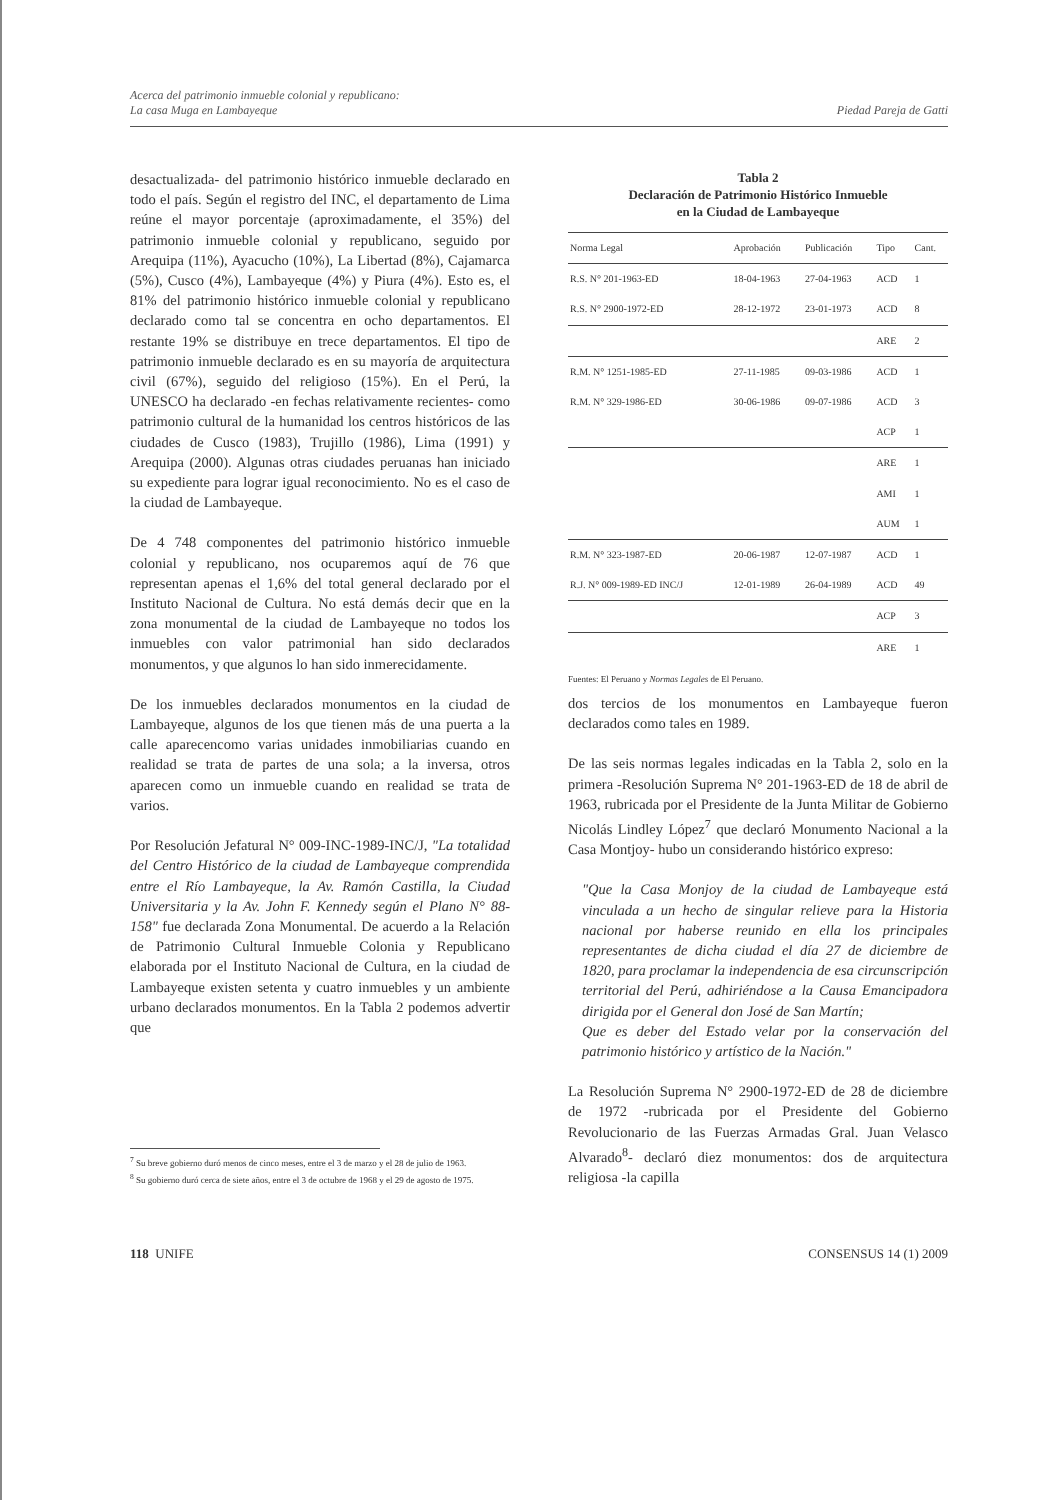Acerca del patrimonio inmueble colonial y republicano:
La casa Muga en Lambayeque
Piedad Pareja de Gatti
desactualizada- del patrimonio histórico inmueble declarado en todo el país. Según el registro del INC, el departamento de Lima reúne el mayor porcentaje (aproximadamente, el 35%) del patrimonio inmueble colonial y republicano, seguido por Arequipa (11%), Ayacucho (10%), La Libertad (8%), Cajamarca (5%), Cusco (4%), Lambayeque (4%) y Piura (4%). Esto es, el 81% del patrimonio histórico inmueble colonial y republicano declarado como tal se concentra en ocho departamentos. El restante 19% se distribuye en trece departamentos. El tipo de patrimonio inmueble declarado es en su mayoría de arquitectura civil (67%), seguido del religioso (15%). En el Perú, la UNESCO ha declarado -en fechas relativamente recientes- como patrimonio cultural de la humanidad los centros históricos de las ciudades de Cusco (1983), Trujillo (1986), Lima (1991) y Arequipa (2000). Algunas otras ciudades peruanas han iniciado su expediente para lograr igual reconocimiento. No es el caso de la ciudad de Lambayeque.
De 4 748 componentes del patrimonio histórico inmueble colonial y republicano, nos ocuparemos aquí de 76 que representan apenas el 1,6% del total general declarado por el Instituto Nacional de Cultura. No está demás decir que en la zona monumental de la ciudad de Lambayeque no todos los inmuebles con valor patrimonial han sido declarados monumentos, y que algunos lo han sido inmerecidamente.
De los inmuebles declarados monumentos en la ciudad de Lambayeque, algunos de los que tienen más de una puerta a la calle aparecencomo varias unidades inmobiliarias cuando en realidad se trata de partes de una sola; a la inversa, otros aparecen como un inmueble cuando en realidad se trata de varios.
Por Resolución Jefatural N° 009-INC-1989-INC/J, "La totalidad del Centro Histórico de la ciudad de Lambayeque comprendida entre el Río Lambayeque, la Av. Ramón Castilla, la Ciudad Universitaria y la Av. John F. Kennedy según el Plano N° 88-158" fue declarada Zona Monumental. De acuerdo a la Relación de Patrimonio Cultural Inmueble Colonia y Republicano elaborada por el Instituto Nacional de Cultura, en la ciudad de Lambayeque existen setenta y cuatro inmuebles y un ambiente urbano declarados monumentos. En la Tabla 2 podemos advertir que
Tabla 2
Declaración de Patrimonio Histórico Inmueble
en la Ciudad de Lambayeque
| Norma Legal | Aprobación | Publicación | Tipo | Cant. |
| --- | --- | --- | --- | --- |
| R.S. N° 201-1963-ED | 18-04-1963 | 27-04-1963 | ACD | 1 |
| R.S. N° 2900-1972-ED | 28-12-1972 | 23-01-1973 | ACD | 8 |
| | | | ARE | 2 |
| R.M. N° 1251-1985-ED | 27-11-1985 | 09-03-1986 | ACD | 1 |
| R.M. N° 329-1986-ED | 30-06-1986 | 09-07-1986 | ACD | 3 |
| | | | ACP | 1 |
| | | | ARE | 1 |
| | | | AMI | 1 |
| | | | AUM | 1 |
| R.M. N° 323-1987-ED | 20-06-1987 | 12-07-1987 | ACD | 1 |
| R.J. N° 009-1989-ED INC/J | 12-01-1989 | 26-04-1989 | ACD | 49 |
| | | | ACP | 3 |
| | | | ARE | 1 |
Fuentes: El Peruano y Normas Legales de El Peruano.
dos tercios de los monumentos en Lambayeque fueron declarados como tales en 1989.
De las seis normas legales indicadas en la Tabla 2, solo en la primera -Resolución Suprema N° 201-1963-ED de 18 de abril de 1963, rubricada por el Presidente de la Junta Militar de Gobierno Nicolás Lindley López<sup>7</sup> que declaró Monumento Nacional a la Casa Montjoy- hubo un considerando histórico expreso:
"Que la Casa Monjoy de la ciudad de Lambayeque está vinculada a un hecho de singular relieve para la Historia nacional por haberse reunido en ella los principales representantes de dicha ciudad el día 27 de diciembre de 1820, para proclamar la independencia de esa circunscripción territorial del Perú, adhiriéndose a la Causa Emancipadora dirigida por el General don José de San Martín;
Que es deber del Estado velar por la conservación del patrimonio histórico y artístico de la Nación."
La Resolución Suprema N° 2900-1972-ED de 28 de diciembre de 1972 -rubricada por el Presidente del Gobierno Revolucionario de las Fuerzas Armadas Gral. Juan Velasco Alvarado<sup>8</sup>- declaró diez monumentos: dos de arquitectura religiosa -la capilla
<sup>7</sup> Su breve gobierno duró menos de cinco meses, entre el 3 de marzo y el 28 de julio de 1963.
<sup>8</sup> Su gobierno duró cerca de siete años, entre el 3 de octubre de 1968 y el 29 de agosto de 1975.
118 UNIFE CONSENSUS 14 (1) 2009